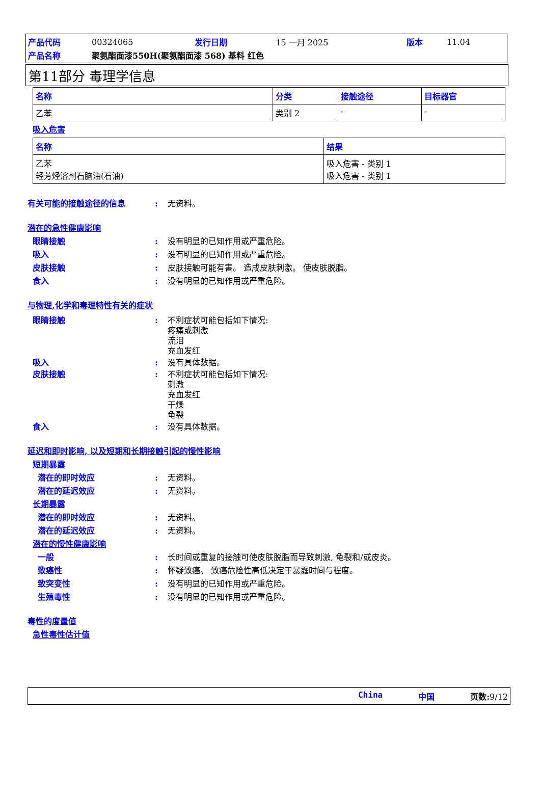| 产品代码 | 00324065 | 发行日期 | 15 一月 2025 | 版本 | 11.04 |
| 产品名称 | 聚氨酯面漆550H(聚氨酯面漆 568) 基料 红色 | | | | |
第11部分 毒理学信息
| 名称 | 分类 | 接触途径 | 目标器官 |
| --- | --- | --- | --- |
| 乙苯 | 类别 2 | - | - |
吸入危害
| 名称 | 结果 |
| --- | --- |
| 乙苯 轻芳烃溶剂石脑油(石油) | 吸入危害 - 类别 1 吸入危害 - 类别 1 |
有关可能的接触途径的信息: 无资料。
潜在的急性健康影响
眼睛接触: 没有明显的已知作用或严重危险。
吸入: 没有明显的已知作用或严重危险。
皮肤接触: 皮肤接触可能有害。 造成皮肤刺激。 使皮肤脱脂。
食入: 没有明显的已知作用或严重危险。
与物理,化学和毒理特性有关的症状
眼睛接触: 不利症状可能包括如下情况:
疼痛或刺激
流泪
充血发红
吸入: 没有具体数据。
皮肤接触: 不利症状可能包括如下情况:
刺激
充血发红
干燥
龟裂
食入: 没有具体数据。
延迟和即时影响, 以及短期和长期接触引起的慢性影响
短期暴露
潜在的即时效应: 无资料。
潜在的延迟效应: 无资料。
长期暴露
潜在的即时效应: 无资料。
潜在的延迟效应: 无资料。
潜在的慢性健康影响
一般: 长时间或重复的接触可使皮肤脱脂而导致刺激, 龟裂和/或皮炎。
致癌性: 怀疑致癌。 致癌危险性高低决定于暴露时间与程度。
致突变性: 没有明显的已知作用或严重危险。
生殖毒性: 没有明显的已知作用或严重危险。
毒性的度量值
急性毒性估计值
China 中国 页数: 9/12